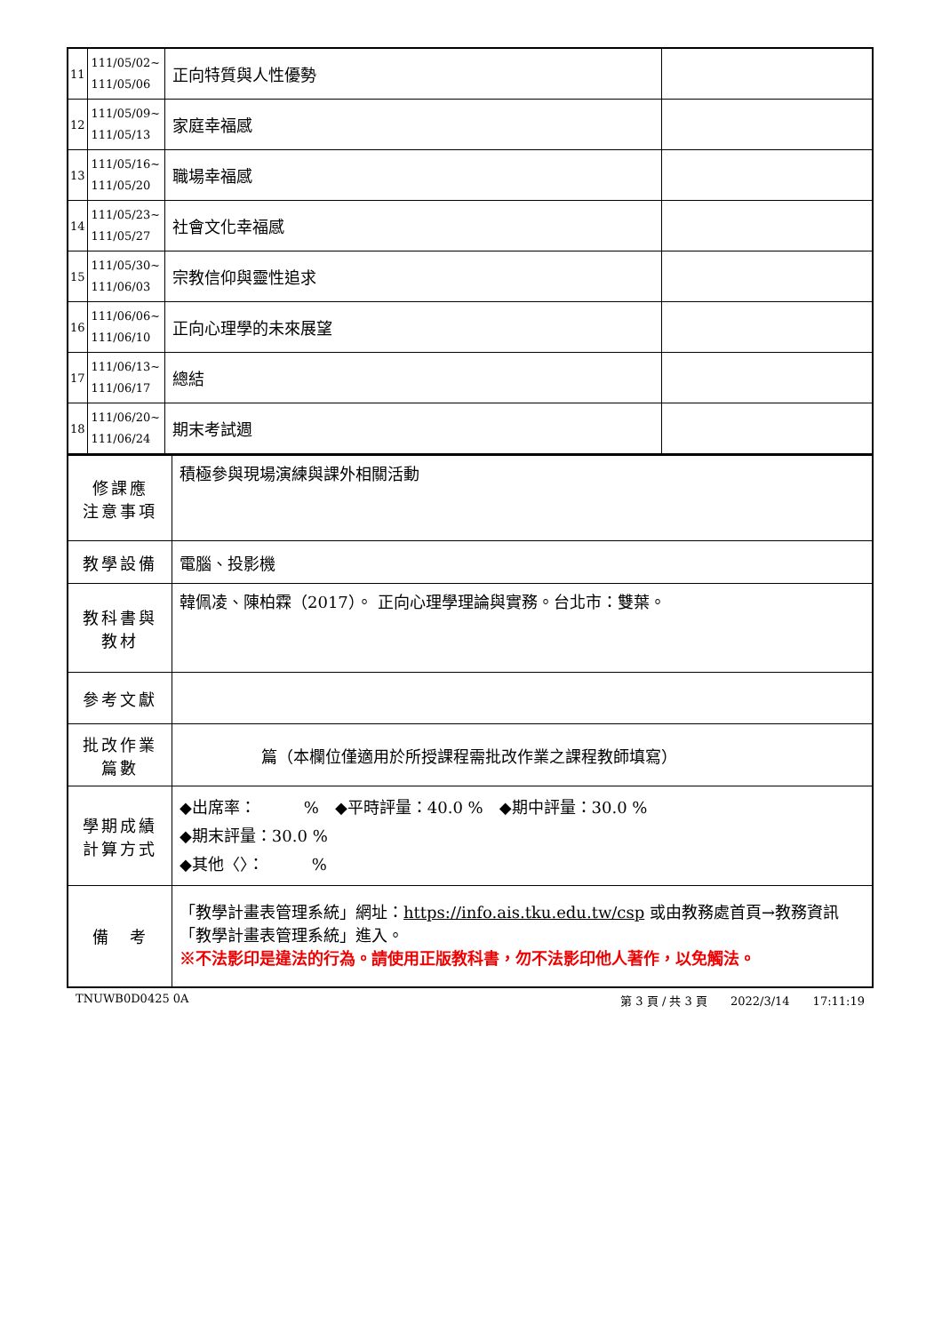| 11 | 111/05/02~ 111/05/06 | 正向特質與人性優勢 | |
| 12 | 111/05/09~ 111/05/13 | 家庭幸福感 | |
| 13 | 111/05/16~ 111/05/20 | 職場幸福感 | |
| 14 | 111/05/23~ 111/05/27 | 社會文化幸福感 | |
| 15 | 111/05/30~ 111/06/03 | 宗教信仰與靈性追求 | |
| 16 | 111/06/06~ 111/06/10 | 正向心理學的未來展望 | |
| 17 | 111/06/13~ 111/06/17 | 總結 | |
| 18 | 111/06/20~ 111/06/24 | 期末考試週 | |
| 修課應 注意事項 | 積極參與現場演練與課外相關活動 |
| 教學設備 | 電腦、投影機 |
| 教科書與 教材 | 韓佩凌、陳柏霖（2017）。 正向心理學理論與實務。台北市：雙葉。 |
| 參考文獻 | |
| 批改作業 篇數 | 篇（本欄位僅適用於所授課程需批改作業之課程教師填寫） |
| 學期成績 計算方式 | ◆出席率： % ◆平時評量：40.0 % ◆期中評量：30.0 % ◆期末評量：30.0 % ◆其他〈〉： % |
| 備 考 | 「教學計畫表管理系統」網址： https://info.ais.tku.edu.tw/csp 或由教務處首頁→教務資訊「教學計畫表管理系統」進入。 ※不法影印是違法的行為。請使用正版教科書，勿不法影印他人著作，以免觸法。 |
TNUWB0D0425 0A 第 3 頁 / 共 3 頁　　2022/3/14　　17:11:19